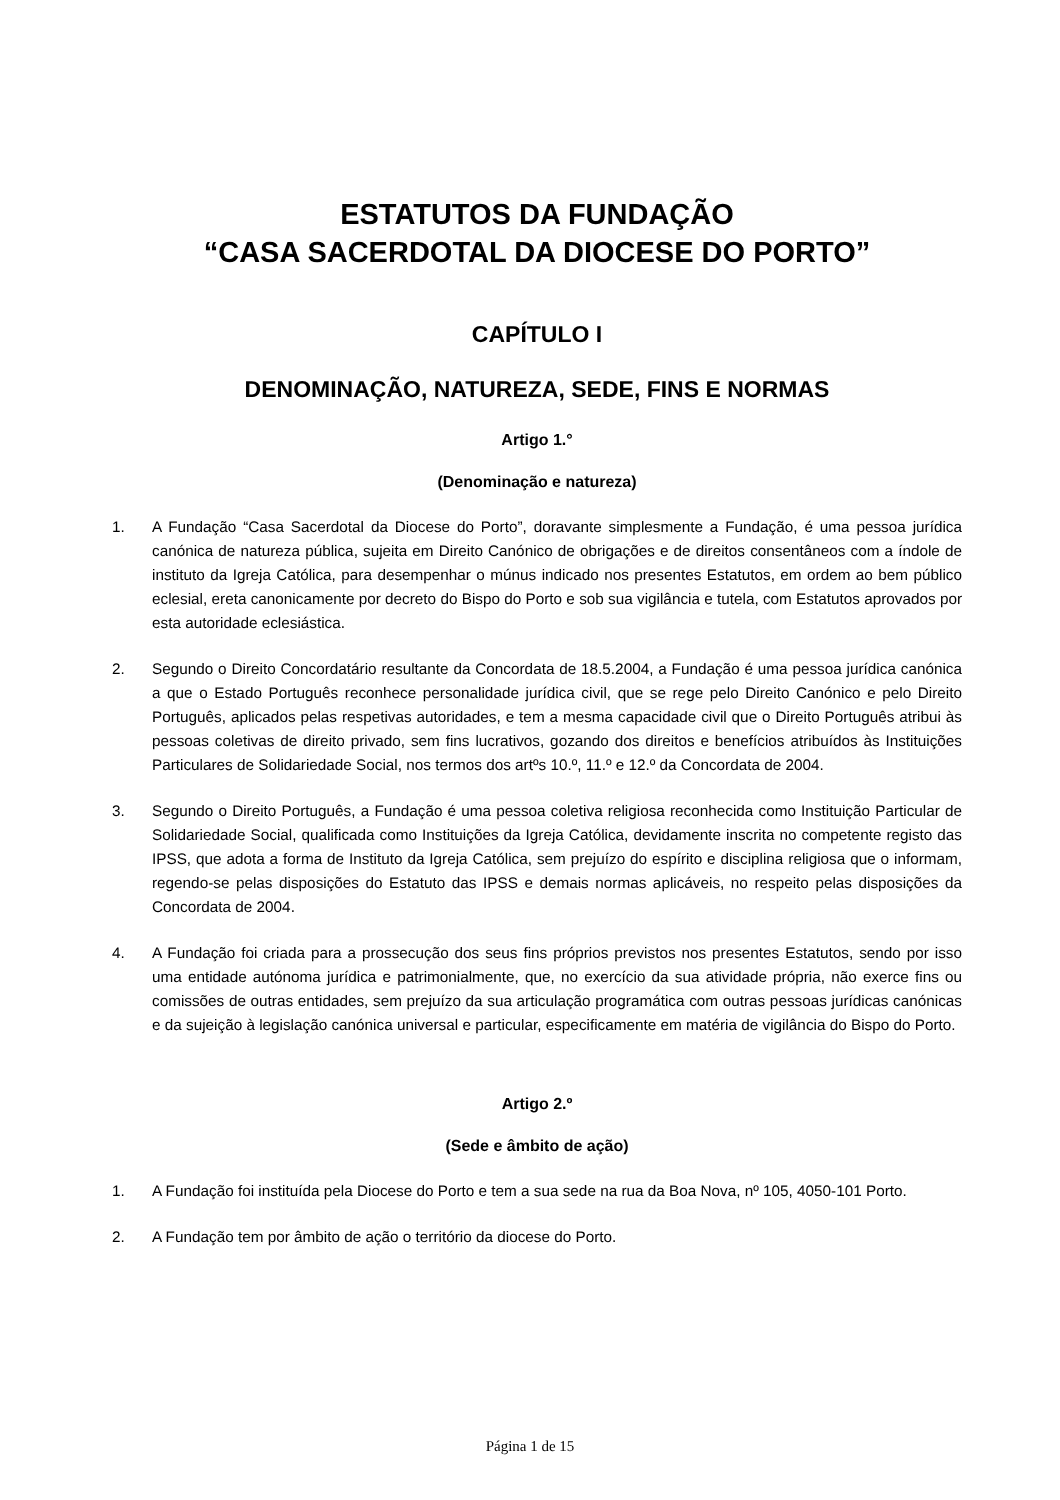ESTATUTOS DA FUNDAÇÃO
“CASA SACERDOTAL DA DIOCESE DO PORTO”
CAPÍTULO I
DENOMINAÇÃO, NATUREZA, SEDE, FINS E NORMAS
Artigo 1.°
(Denominação e natureza)
1. A Fundação “Casa Sacerdotal da Diocese do Porto”, doravante simplesmente a Fundação, é uma pessoa jurídica canónica de natureza pública, sujeita em Direito Canónico de obrigações e de direitos consentâneos com a índole de instituto da Igreja Católica, para desempenhar o múnus indicado nos presentes Estatutos, em ordem ao bem público eclesial, ereta canonicamente por decreto do Bispo do Porto e sob sua vigilância e tutela, com Estatutos aprovados por esta autoridade eclesiástica.
2. Segundo o Direito Concordatário resultante da Concordata de 18.5.2004, a Fundação é uma pessoa jurídica canónica a que o Estado Português reconhece personalidade jurídica civil, que se rege pelo Direito Canónico e pelo Direito Português, aplicados pelas respetivas autoridades, e tem a mesma capacidade civil que o Direito Português atribui às pessoas coletivas de direito privado, sem fins lucrativos, gozando dos direitos e benefícios atribuídos às Instituições Particulares de Solidariedade Social, nos termos dos artºs 10.º, 11.º e 12.º da Concordata de 2004.
3. Segundo o Direito Português, a Fundação é uma pessoa coletiva religiosa reconhecida como Instituição Particular de Solidariedade Social, qualificada como Instituições da Igreja Católica, devidamente inscrita no competente registo das IPSS, que adota a forma de Instituto da Igreja Católica, sem prejuízo do espírito e disciplina religiosa que o informam, regendo-se pelas disposições do Estatuto das IPSS e demais normas aplicáveis, no respeito pelas disposições da Concordata de 2004.
4. A Fundação foi criada para a prossecução dos seus fins próprios previstos nos presentes Estatutos, sendo por isso uma entidade autónoma jurídica e patrimonialmente, que, no exercício da sua atividade própria, não exerce fins ou comissões de outras entidades, sem prejuízo da sua articulação programática com outras pessoas jurídicas canónicas e da sujeição à legislação canónica universal e particular, especificamente em matéria de vigilância do Bispo do Porto.
Artigo 2.º
(Sede e âmbito de ação)
1. A Fundação foi instituída pela Diocese do Porto e tem a sua sede na rua da Boa Nova, nº 105, 4050-101 Porto.
2. A Fundação tem por âmbito de ação o território da diocese do Porto.
Página 1 de 15